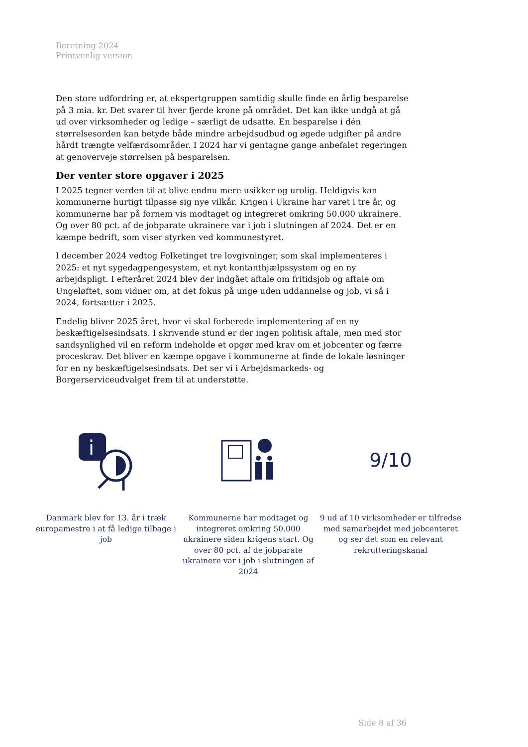Beretning 2024
Printvenlig version
Den store udfordring er, at ekspertgruppen samtidig skulle finde en årlig besparelse på 3 mia. kr. Det svarer til hver fjerde krone på området. Det kan ikke undgå at gå ud over virksomheder og ledige – særligt de udsatte. En besparelse i dén størrelsesorden kan betyde både mindre arbejdsudbud og øgede udgifter på andre hårdt trængte velfærdsområder. I 2024 har vi gentagne gange anbefalet regeringen at genoverveje størrelsen på besparelsen.
Der venter store opgaver i 2025
I 2025 tegner verden til at blive endnu mere usikker og urolig. Heldigvis kan kommunerne hurtigt tilpasse sig nye vilkår. Krigen i Ukraine har varet i tre år, og kommunerne har på fornem vis modtaget og integreret omkring 50.000 ukrainere. Og over 80 pct. af de jobparate ukrainere var i job i slutningen af 2024. Det er en kæmpe bedrift, som viser styrken ved kommunestyret.
I december 2024 vedtog Folketinget tre lovgivninger, som skal implementeres i 2025: et nyt sygedagpengesystem, et nyt kontanthjælpssystem og en ny arbejdspligt. I efteråret 2024 blev der indgået aftale om fritidsjob og aftale om Ungeløftet, som vidner om, at det fokus på unge uden uddannelse og job, vi så i 2024, fortsætter i 2025.
Endelig bliver 2025 året, hvor vi skal forberede implementering af en ny beskæftigelsesindsats. I skrivende stund er der ingen politisk aftale, men med stor sandsynlighed vil en reform indeholde et opgør med krav om et jobcenter og færre proceskrav. Det bliver en kæmpe opgave i kommunerne at finde de lokale løsninger for en ny beskæftigelsesindsats. Det ser vi i Arbejdsmarkeds- og Borgerserviceudvalget frem til at understøtte.
i
Danmark blev for 13. år i træk europamestre i at få ledige tilbage i job
Kommunerne har modtaget og integreret omkring 50.000 ukrainere siden krigens start. Og over 80 pct. af de jobparate ukrainere var i job i slutningen af 2024
9/10
9 ud af 10 virksomheder er tilfredse med samarbejdet med jobcenteret og ser det som en relevant rekrutteringskanal
Side 8 af 36